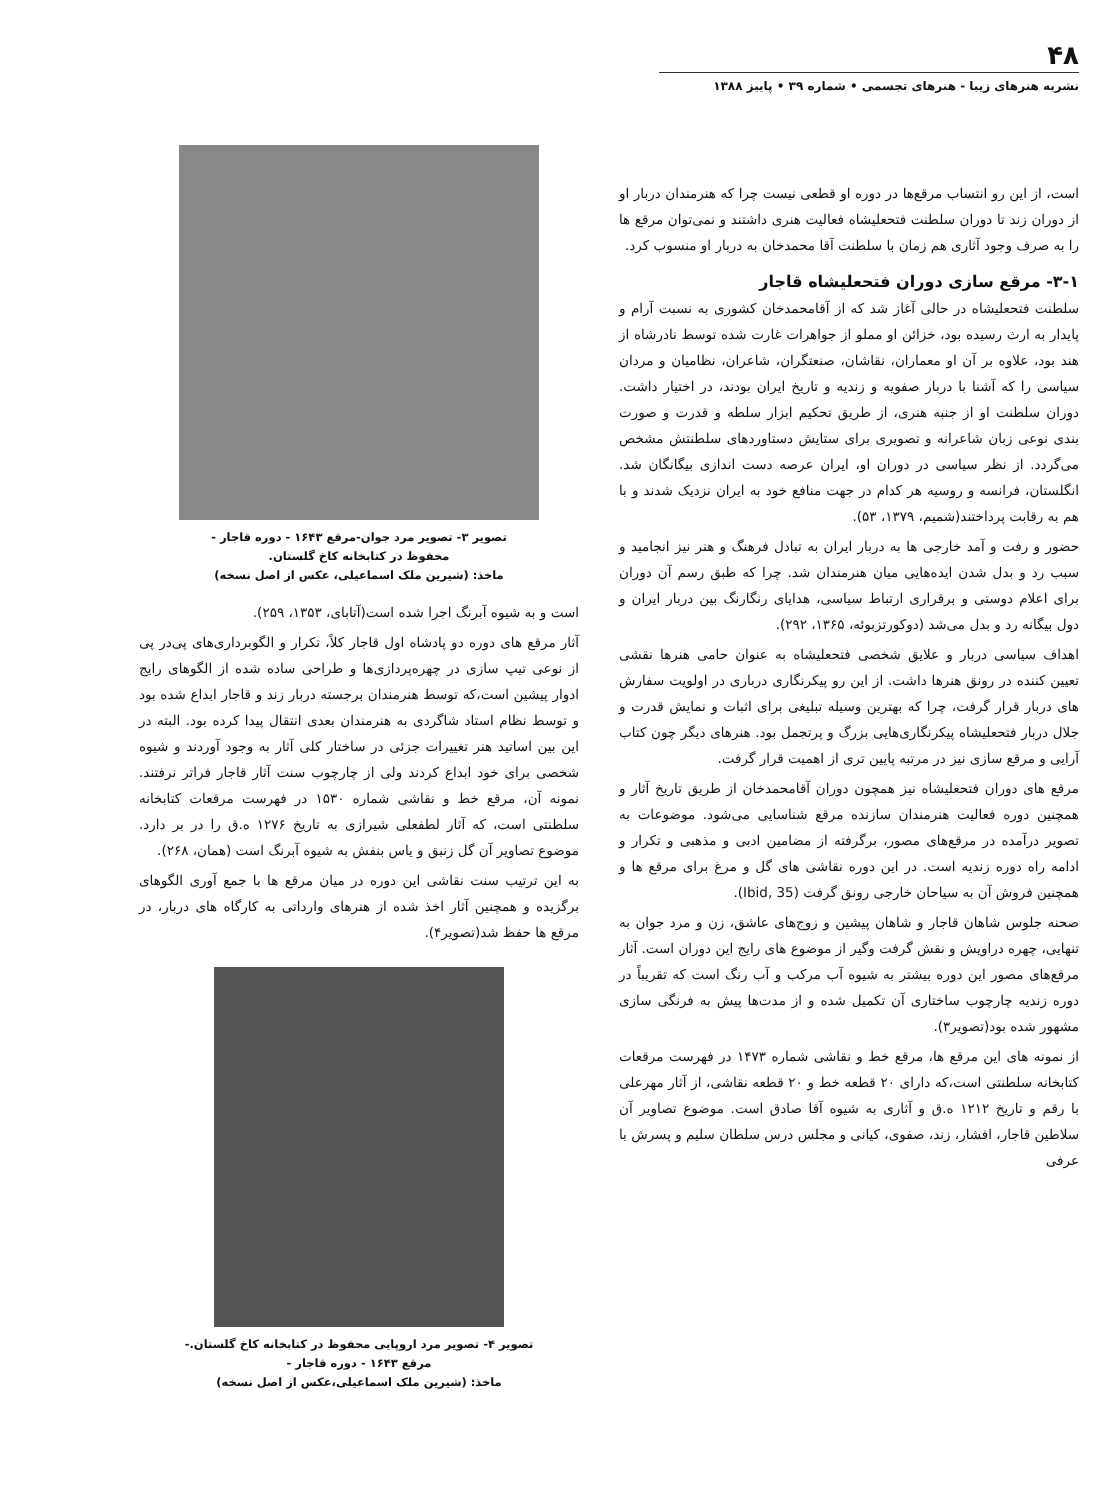۴۸
نشریه هنرهای زیبا - هنرهای تجسمی • شماره ۳۹ • پاییز ۱۳۸۸
است، از این رو انتساب مرقع‌ها در دوره او قطعی نیست چرا که هنرمندان دربار او از دوران زند تا دوران سلطنت فتحعلیشاه فعالیت هنری داشتند و نمی‌توان مرقع ها را به صرف وجود آثاری هم زمان با سلطنت آقا محمدخان به دربار او منسوب کرد.
۳-۱- مرقع سازی دوران فتحعلیشاه قاجار
سلطنت فتحعلیشاه در حالی آغاز شد که از آقامحمدخان کشوری به نسبت آرام و پایدار به ارث رسیده بود، خزائن او مملو از جواهرات غارت شده توسط نادرشاه از هند بود، علاوه بر آن او معماران، نقاشان، صنعتگران، شاعران، نظامیان و مردان سیاسی را که آشنا با دربار صفویه و زندیه و تاریخ ایران بودند، در اختیار داشت. دوران سلطنت او از جنبه هنری، از طریق تحکیم ابزار سلطه و قدرت و صورت بندی نوعی زبان شاعرانه و تصویری برای ستایش دستاوردهای سلطنتش مشخص می‌گردد. از نظر سیاسی در دوران او، ایران عرصه دست اندازی بیگانگان شد. انگلستان، فرانسه و روسیه هر کدام در جهت منافع خود به ایران نزدیک شدند و با هم به رقابت پرداختند(شمیم، ۱۳۷۹، ۵۳).
حضور و رفت و آمد خارجی ها به دربار ایران به تبادل فرهنگ و هنر نیز انجامید و سبب رد و بدل شدن ایده‌هایی میان هنرمندان شد. چرا که طبق رسم آن دوران برای اعلام دوستی و برقراری ارتباط سیاسی، هدایای رنگارنگ بین دربار ایران و دول بیگانه رد و بدل می‌شد (دوکورتزبوئه، ۱۳۶۵، ۲۹۲).
اهداف سیاسی دربار و علایق شخصی فتحعلیشاه به عنوان حامی هنرها نقشی تعیین کننده در رونق هنرها داشت. از این رو پیکرنگاری درباری در اولویت سفارش های دربار قرار گرفت، چرا که بهترین وسیله تبلیغی برای اثبات و نمایش قدرت و جلال دربار فتحعلیشاه پیکرنگاری‌هایی بزرگ و پرتجمل بود. هنرهای دیگر چون کتاب آرایی و مرقع سازی نیز در مرتبه پایین تری از اهمیت قرار گرفت.
مرقع های دوران فتحعلیشاه نیز همچون دوران آقامحمدخان از طریق تاریخ آثار و همچنین دوره فعالیت هنرمندان سازنده مرقع شناسایی می‌شود. موضوعات به تصویر درآمده در مرقع‌های مصور، برگرفته از مضامین ادبی و مذهبی و تکرار و ادامه راه دوره زندیه است. در این دوره نقاشی های گل و مرغ برای مرقع ها و همچنین فروش آن به سیاحان خارجی رونق گرفت (Ibid, 35).
صحنه جلوس شاهان قاجار و شاهان پیشین و زوج‌های عاشق، زن و مرد جوان به تنهایی، چهره دراویش و نقش گرفت وگیر از موضوع های رایج این دوران است. آثار مرقع‌های مصور این دوره بیشتر به شیوه آب مرکب و آب رنگ است که تقریباً در دوره زندیه چارچوب ساختاری آن تکمیل شده و از مدت‌ها پیش به فرنگی سازی مشهور شده بود(تصویر۳).
از نمونه های این مرقع ها، مرقع خط و نقاشی شماره ۱۴۷۳ در فهرست مرقعات کتابخانه سلطنتی است،که دارای ۲۰ قطعه خط و ۲۰ قطعه نقاشی، از آثار مهرعلی با رقم و تاریخ ۱۲۱۲ ه.ق و آثاری به شیوه آقا صادق است. موضوع تصاویر آن سلاطین قاجار، افشار، زند، صفوی، کیانی و مجلس درس سلطان سلیم و پسرش با عرفی
تصویر ۳- تصویر مرد جوان-مرقع ۱۶۴۳ - دوره قاجار -
محفوظ در کتابخانه کاخ گلستان.
ماخذ: (شیرین ملک اسماعیلی، عکس از اصل نسخه)
است و به شیوه آبرنگ اجرا شده است(آتابای، ۱۳۵۳، ۲۵۹).
آثار مرقع های دوره دو پادشاه اول قاجار کلاً، تکرار و الگوبرداری‌های پی‌در پی از نوعی تیپ سازی در چهره‌پردازی‌ها و طراحی ساده شده از الگوهای رایج ادوار پیشین است،که توسط هنرمندان برجسته دربار زند و قاجار ابداع شده بود و توسط نظام استاد شاگردی به هنرمندان بعدی انتقال پیدا کرده بود. البته در این بین اساتید هنر تغییرات جزئی در ساختار کلی آثار به وجود آوردند و شیوه شخصی برای خود ابداع کردند ولی از چارچوب سنت آثار قاجار فراتر نرفتند. نمونه آن، مرقع خط و نقاشی شماره ۱۵۳۰ در فهرست مرقعات کتابخانه سلطنتی است، که آثار لطفعلی شیرازی به تاریخ ۱۲۷۶ ه.ق را در بر دارد. موضوع تصاویر آن گل زنبق و یاس بنفش به شیوه آبرنگ است (همان، ۲۶۸).
به این ترتیب سنت نقاشی این دوره در میان مرقع ها با جمع آوری الگوهای برگزیده و همچنین آثار اخذ شده از هنرهای وارداتی به کارگاه های دربار، در مرقع ها حفظ شد(تصویر۴).
تصویر ۴- تصویر مرد اروپایی محفوظ در کتابخانه کاخ گلستان.-
مرقع ۱۶۴۳ - دوره قاجار -
ماخذ: (شیرین ملک اسماعیلی،عکس از اصل نسخه)